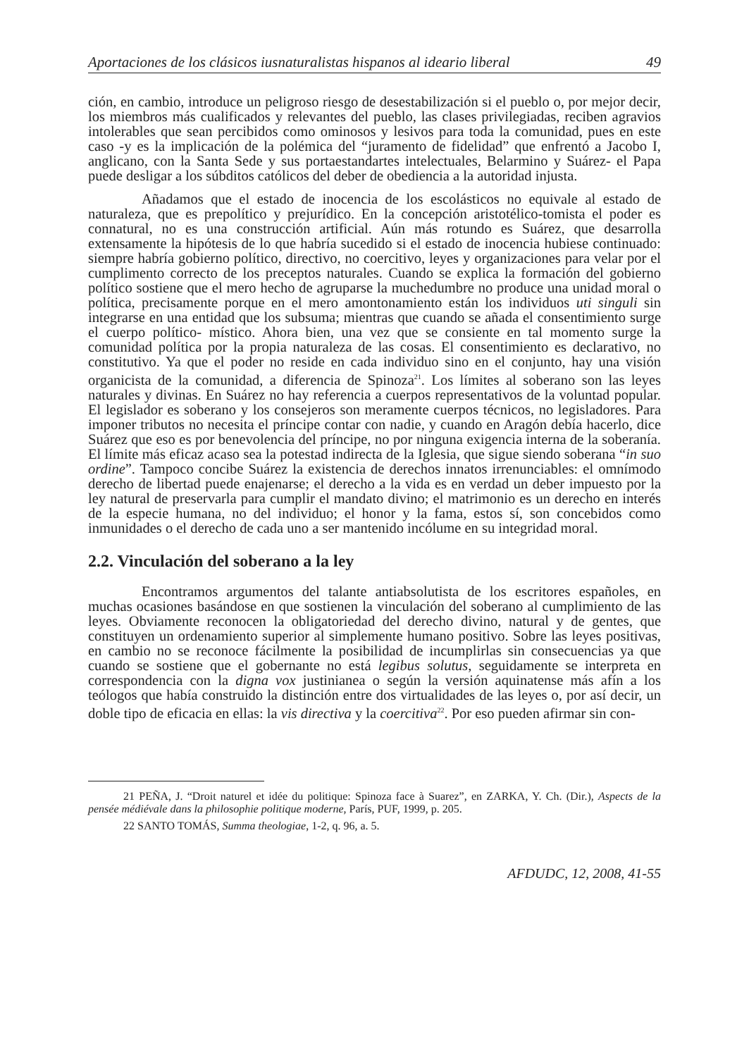Aportaciones de los clásicos iusnaturalistas hispanos al ideario liberal 49
ción, en cambio, introduce un peligroso riesgo de desestabilización si el pueblo o, por mejor decir, los miembros más cualificados y relevantes del pueblo, las clases privilegiadas, reciben agravios intolerables que sean percibidos como ominosos y lesivos para toda la comunidad, pues en este caso -y es la implicación de la polémica del “juramento de fidelidad” que enfrentó a Jacobo I, anglicano, con la Santa Sede y sus portaestandartes intelectuales, Belarmino y Suárez- el Papa puede desligar a los súbditos católicos del deber de obediencia a la autoridad injusta.
Añadamos que el estado de inocencia de los escolásticos no equivale al estado de naturaleza, que es prepolítico y prejurídico. En la concepción aristotélico-tomista el poder es connatural, no es una construcción artificial. Aún más rotundo es Suárez, que desarrolla extensamente la hipótesis de lo que habría sucedido si el estado de inocencia hubiese continuado: siempre habría gobierno político, directivo, no coercitivo, leyes y organizaciones para velar por el cumplimento correcto de los preceptos naturales. Cuando se explica la formación del gobierno político sostiene que el mero hecho de agruparse la muchedumbre no produce una unidad moral o política, precisamente porque en el mero amontonamiento están los individuos uti singuli sin integrarse en una entidad que los subsuma; mientras que cuando se añada el consentimiento surge el cuerpo político- místico. Ahora bien, una vez que se consiente en tal momento surge la comunidad política por la propia naturaleza de las cosas. El consentimiento es declarativo, no constitutivo. Ya que el poder no reside en cada individuo sino en el conjunto, hay una visión organicista de la comunidad, a diferencia de Spinoza<sup>21</sup>. Los límites al soberano son las leyes naturales y divinas. En Suárez no hay referencia a cuerpos representativos de la voluntad popular. El legislador es soberano y los consejeros son meramente cuerpos técnicos, no legisladores. Para imponer tributos no necesita el príncipe contar con nadie, y cuando en Aragón debía hacerlo, dice Suárez que eso es por benevolencia del príncipe, no por ninguna exigencia interna de la soberanía. El límite más eficaz acaso sea la potestad indirecta de la Iglesia, que sigue siendo soberana “in suo ordine”. Tampoco concibe Suárez la existencia de derechos innatos irrenunciables: el omnímodo derecho de libertad puede enajenarse; el derecho a la vida es en verdad un deber impuesto por la ley natural de preservarla para cumplir el mandato divino; el matrimonio es un derecho en interés de la especie humana, no del individuo; el honor y la fama, estos sí, son concebidos como inmunidades o el derecho de cada uno a ser mantenido incólume en su integridad moral.
2.2. Vinculación del soberano a la ley
Encontramos argumentos del talante antiabsolutista de los escritores españoles, en muchas ocasiones basándose en que sostienen la vinculación del soberano al cumplimiento de las leyes. Obviamente reconocen la obligatoriedad del derecho divino, natural y de gentes, que constituyen un ordenamiento superior al simplemente humano positivo. Sobre las leyes positivas, en cambio no se reconoce fácilmente la posibilidad de incumplirlas sin consecuencias ya que cuando se sostiene que el gobernante no está legibus solutus, seguidamente se interpreta en correspondencia con la digna vox justinianea o según la versión aquinatense más afín a los teólogos que había construido la distinción entre dos virtualidades de las leyes o, por así decir, un doble tipo de eficacia en ellas: la vis directiva y la coercitiva<sup>22</sup>. Por eso pueden afirmar sin con-
21 PEÑA, J. “Droit naturel et idée du politique: Spinoza face à Suarez”, en ZARKA, Y. Ch. (Dir.), Aspects de la pensée médiévale dans la philosophie politique moderne, París, PUF, 1999, p. 205.
22 SANTO TOMÁS, Summa theologiae, 1-2, q. 96, a. 5.
AFDUDC, 12, 2008, 41-55